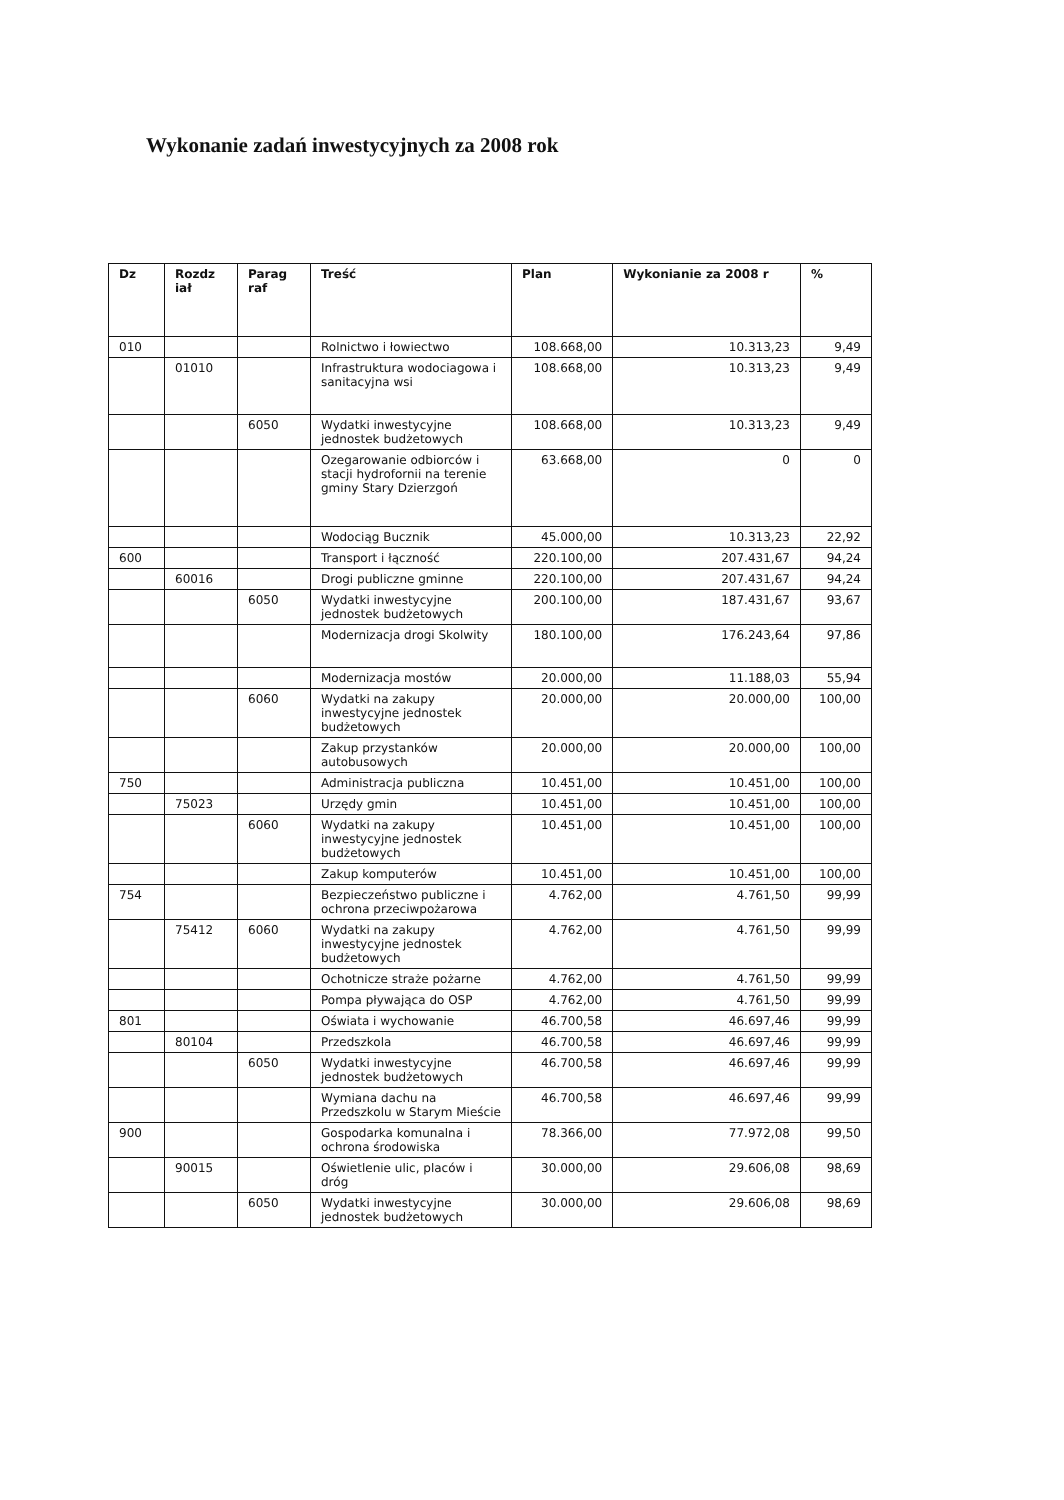Wykonanie zadań inwestycyjnych za 2008 rok
| Dz | Rozdz iał | Parag raf | Treść | Plan | Wykonianie za 2008 r | % |
| --- | --- | --- | --- | --- | --- | --- |
| 010 | | | Rolnictwo i łowiectwo | 108.668,00 | 10.313,23 | 9,49 |
| | 01010 | | Infrastruktura wodociagowa i sanitacyjna wsi | 108.668,00 | 10.313,23 | 9,49 |
| | | 6050 | Wydatki inwestycyjne jednostek budżetowych | 108.668,00 | 10.313,23 | 9,49 |
| | | | Ozegarowanie odbiorców i stacji hydrofornii na terenie gminy Stary Dzierzgoń | 63.668,00 | 0 | 0 |
| | | | Wodociąg Bucznik | 45.000,00 | 10.313,23 | 22,92 |
| 600 | | | Transport i łączność | 220.100,00 | 207.431,67 | 94,24 |
| | 60016 | | Drogi publiczne gminne | 220.100,00 | 207.431,67 | 94,24 |
| | | 6050 | Wydatki inwestycyjne jednostek budżetowych | 200.100,00 | 187.431,67 | 93,67 |
| | | | Modernizacja drogi Skolwity | 180.100,00 | 176.243,64 | 97,86 |
| | | | Modernizacja mostów | 20.000,00 | 11.188,03 | 55,94 |
| | | 6060 | Wydatki na zakupy inwestycyjne jednostek budżetowych | 20.000,00 | 20.000,00 | 100,00 |
| | | | Zakup przystanków autobusowych | 20.000,00 | 20.000,00 | 100,00 |
| 750 | | | Administracja publiczna | 10.451,00 | 10.451,00 | 100,00 |
| | 75023 | | Urzędy gmin | 10.451,00 | 10.451,00 | 100,00 |
| | | 6060 | Wydatki na zakupy inwestycyjne jednostek budżetowych | 10.451,00 | 10.451,00 | 100,00 |
| | | | Zakup komputerów | 10.451,00 | 10.451,00 | 100,00 |
| 754 | | | Bezpieczeństwo publiczne i ochrona przeciwpożarowa | 4.762,00 | 4.761,50 | 99,99 |
| | 75412 | 6060 | Wydatki na zakupy inwestycyjne jednostek budżetowych | 4.762,00 | 4.761,50 | 99,99 |
| | | | Ochotnicze straże pożarne | 4.762,00 | 4.761,50 | 99,99 |
| | | | Pompa pływająca do OSP | 4.762,00 | 4.761,50 | 99,99 |
| 801 | | | Oświata i wychowanie | 46.700,58 | 46.697,46 | 99,99 |
| | 80104 | | Przedszkola | 46.700,58 | 46.697,46 | 99,99 |
| | | 6050 | Wydatki inwestycyjne jednostek budżetowych | 46.700,58 | 46.697,46 | 99,99 |
| | | | Wymiana dachu na Przedszkolu w Starym Mieście | 46.700,58 | 46.697,46 | 99,99 |
| 900 | | | Gospodarka komunalna i ochrona środowiska | 78.366,00 | 77.972,08 | 99,50 |
| | 90015 | | Oświetlenie ulic, placów i dróg | 30.000,00 | 29.606,08 | 98,69 |
| | | 6050 | Wydatki inwestycyjne jednostek budżetowych | 30.000,00 | 29.606,08 | 98,69 |